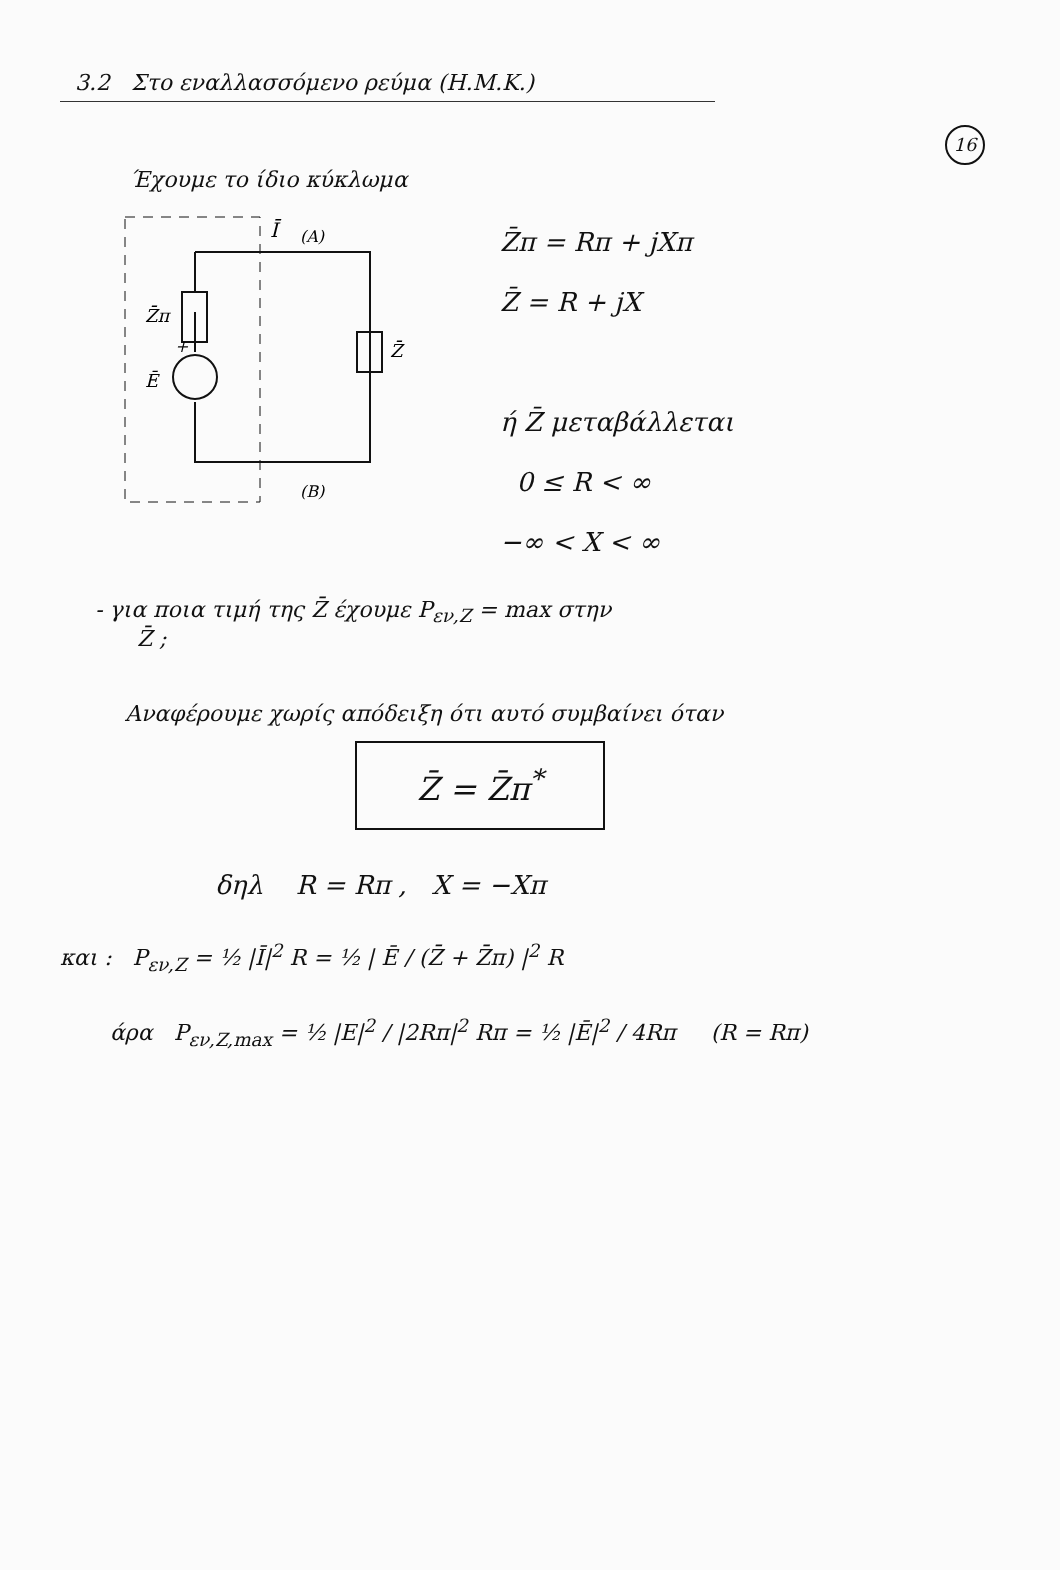16
3.2 Στο εναλλασσόμενο ρεύμα (Η.Μ.Κ.)
Έχουμε το ίδιο κύκλωμα
Z̄π
Z̄
Ē
+
Ī
(A)
(B)
Z̄π = Rπ + jXπ
Z̄ = R + jX
ή Z̄ μεταβάλλεται
0 ≤ R < ∞
−∞ < X < ∞
- για ποια τιμή της Z̄ έχουμε P<sub>εν,Z</sub> = max στην
Z̄ ;
Αναφέρουμε χωρίς απόδειξη ότι αυτό συμβαίνει όταν
Z̄ = Z̄π<sup>*</sup>
δηλ R = Rπ , X = −Xπ
και : P<sub>εν,Z</sub> = ½ |Ī|<sup>2</sup> R = ½ | Ē / (Z̄ + Z̄π) |<sup>2</sup> R
άρα P<sub>εν,Z,max</sub> = ½ |E|<sup>2</sup> / |2Rπ|<sup>2</sup> Rπ = ½ |Ē|<sup>2</sup> / 4Rπ (R = Rπ)